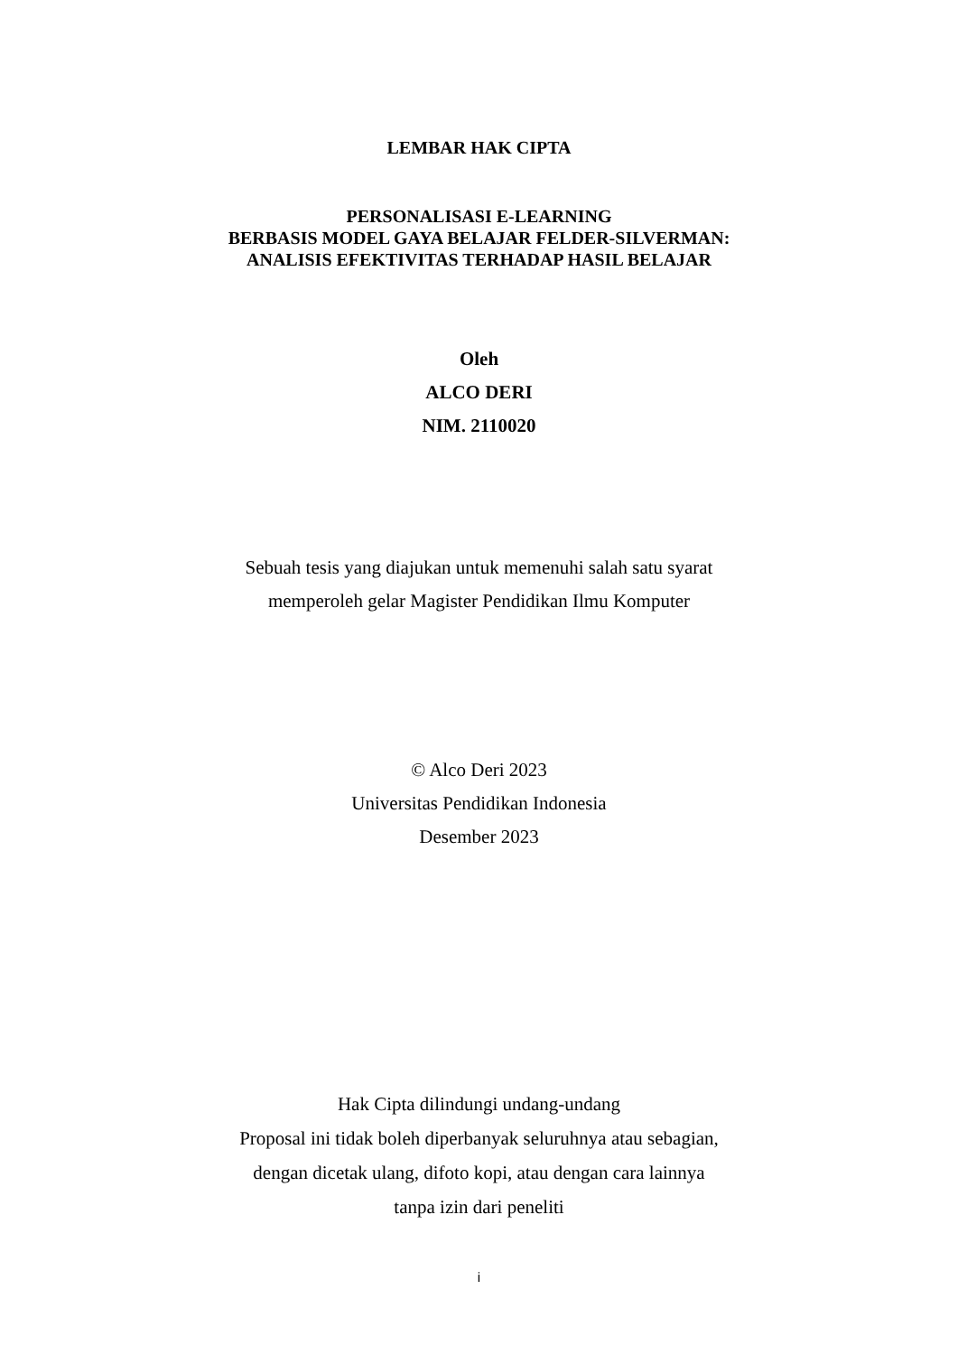LEMBAR HAK CIPTA
PERSONALISASI E-LEARNING
BERBASIS MODEL GAYA BELAJAR FELDER-SILVERMAN:
ANALISIS EFEKTIVITAS TERHADAP HASIL BELAJAR
Oleh
ALCO DERI
NIM. 2110020
Sebuah tesis yang diajukan untuk memenuhi salah satu syarat
memperoleh gelar Magister Pendidikan Ilmu Komputer
© Alco Deri 2023
Universitas Pendidikan Indonesia
Desember 2023
Hak Cipta dilindungi undang-undang
Proposal ini tidak boleh diperbanyak seluruhnya atau sebagian,
dengan dicetak ulang, difoto kopi, atau dengan cara lainnya
tanpa izin dari peneliti
i